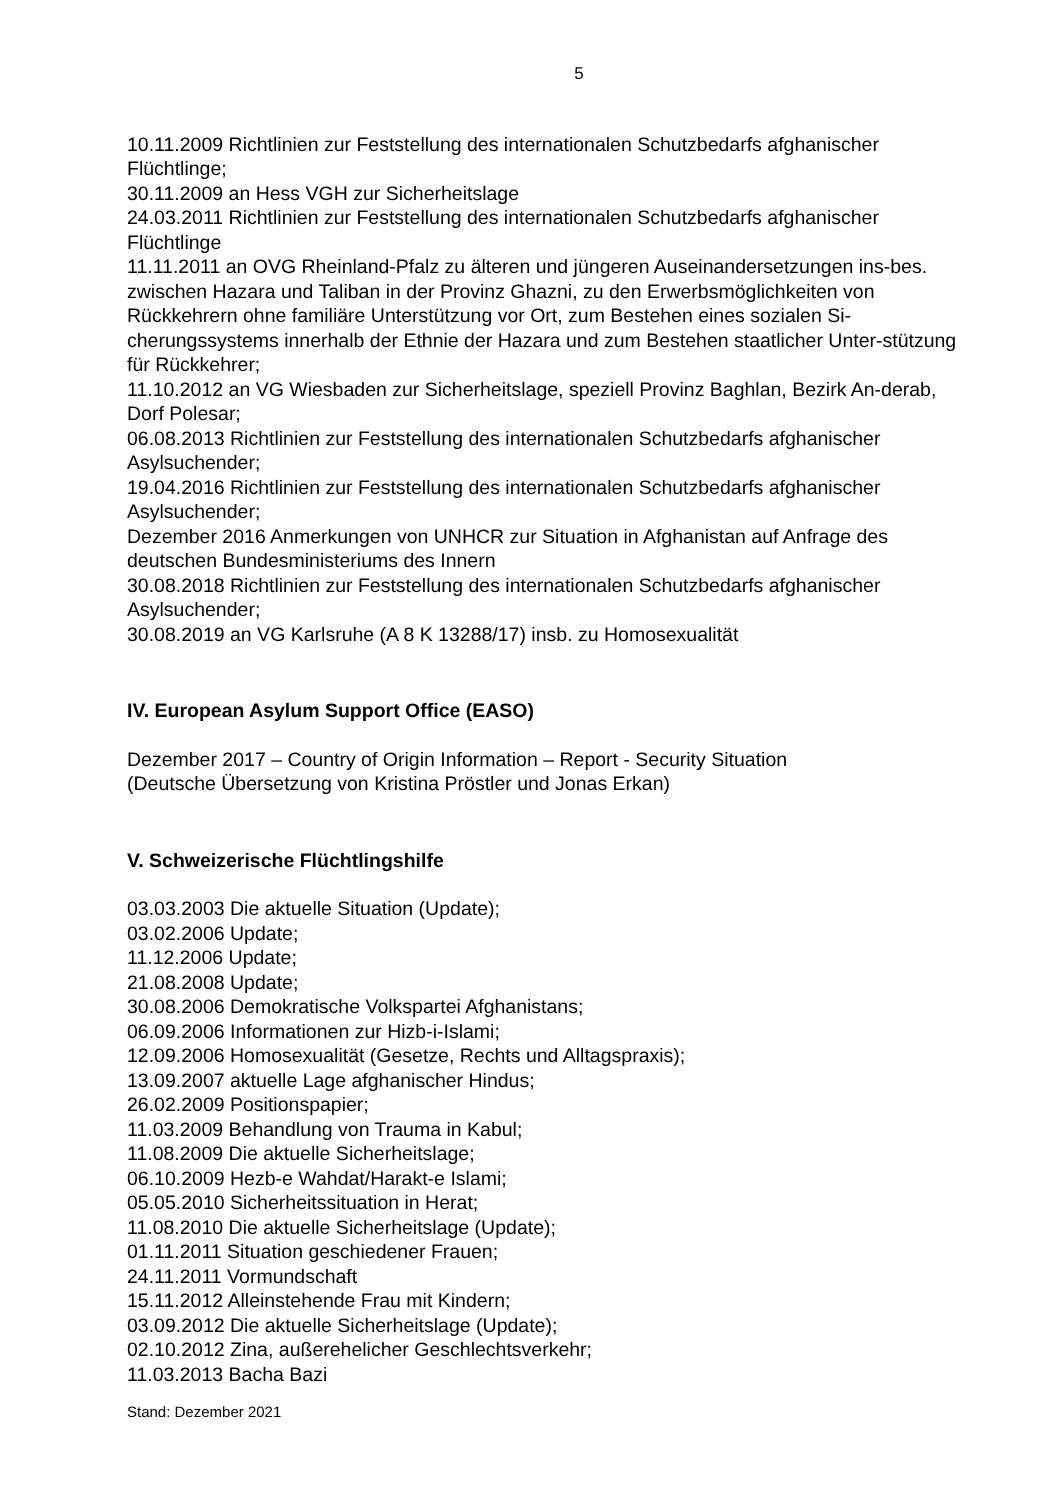5
10.11.2009 Richtlinien zur Feststellung des internationalen Schutzbedarfs afghanischer Flüchtlinge;
30.11.2009 an Hess VGH zur Sicherheitslage
24.03.2011 Richtlinien zur Feststellung des internationalen Schutzbedarfs afghanischer Flüchtlinge
11.11.2011 an OVG Rheinland-Pfalz zu älteren und jüngeren Auseinandersetzungen ins-bes. zwischen Hazara und Taliban in der Provinz Ghazni, zu den Erwerbsmöglichkeiten von Rückkehrern ohne familiäre Unterstützung vor Ort, zum Bestehen eines sozialen Si-cherungssystems innerhalb der Ethnie der Hazara und zum Bestehen staatlicher Unter-stützung für Rückkehrer;
11.10.2012 an VG Wiesbaden zur Sicherheitslage, speziell Provinz Baghlan, Bezirk An-derab, Dorf Polesar;
06.08.2013 Richtlinien zur Feststellung des internationalen Schutzbedarfs afghanischer Asylsuchender;
19.04.2016 Richtlinien zur Feststellung des internationalen Schutzbedarfs afghanischer Asylsuchender;
Dezember 2016 Anmerkungen von UNHCR zur Situation in Afghanistan auf Anfrage des deutschen Bundesministeriums des Innern
30.08.2018 Richtlinien zur Feststellung des internationalen Schutzbedarfs afghanischer Asylsuchender;
30.08.2019 an VG Karlsruhe (A 8 K 13288/17) insb. zu Homosexualität
IV. European Asylum Support Office (EASO)
Dezember 2017 – Country of Origin Information – Report - Security Situation
(Deutsche Übersetzung von Kristina Pröstler und Jonas Erkan)
V. Schweizerische Flüchtlingshilfe
03.03.2003 Die aktuelle Situation (Update);
03.02.2006 Update;
11.12.2006 Update;
21.08.2008 Update;
30.08.2006 Demokratische Volkspartei Afghanistans;
06.09.2006 Informationen zur Hizb-i-Islami;
12.09.2006 Homosexualität (Gesetze, Rechts und Alltagspraxis);
13.09.2007 aktuelle Lage afghanischer Hindus;
26.02.2009 Positionspapier;
11.03.2009 Behandlung von Trauma in Kabul;
11.08.2009 Die aktuelle Sicherheitslage;
06.10.2009 Hezb-e Wahdat/Harakt-e Islami;
05.05.2010 Sicherheitssituation in Herat;
11.08.2010 Die aktuelle Sicherheitslage (Update);
01.11.2011 Situation geschiedener Frauen;
24.11.2011 Vormundschaft
15.11.2012 Alleinstehende Frau mit Kindern;
03.09.2012 Die aktuelle Sicherheitslage (Update);
02.10.2012 Zina, außerehelicher Geschlechtsverkehr;
11.03.2013 Bacha Bazi
Stand: Dezember 2021